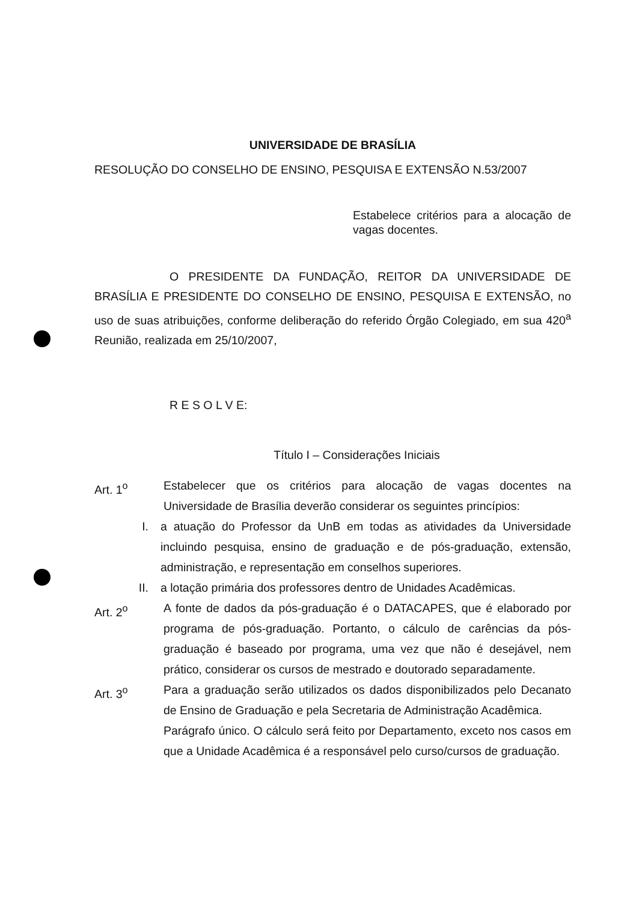UNIVERSIDADE DE BRASÍLIA
RESOLUÇÃO DO CONSELHO DE ENSINO, PESQUISA E EXTENSÃO N.53/2007
Estabelece critérios para a alocação de vagas docentes.
O PRESIDENTE DA FUNDAÇÃO, REITOR DA UNIVERSIDADE DE BRASÍLIA E PRESIDENTE DO CONSELHO DE ENSINO, PESQUISA E EXTENSÃO, no uso de suas atribuições, conforme deliberação do referido Órgão Colegiado, em sua 420<sup>a</sup> Reunião, realizada em 25/10/2007,
R E S O L V E:
Título I – Considerações Iniciais
Art. 1<sup>o</sup> Estabelecer que os critérios para alocação de vagas docentes na Universidade de Brasília deverão considerar os seguintes princípios:
I. a atuação do Professor da UnB em todas as atividades da Universidade incluindo pesquisa, ensino de graduação e de pós-graduação, extensão, administração, e representação em conselhos superiores.
II. a lotação primária dos professores dentro de Unidades Acadêmicas.
Art. 2<sup>o</sup> A fonte de dados da pós-graduação é o DATACAPES, que é elaborado por programa de pós-graduação. Portanto, o cálculo de carências da pós-graduação é baseado por programa, uma vez que não é desejável, nem prático, considerar os cursos de mestrado e doutorado separadamente.
Art. 3<sup>o</sup> Para a graduação serão utilizados os dados disponibilizados pelo Decanato de Ensino de Graduação e pela Secretaria de Administração Acadêmica.
Parágrafo único. O cálculo será feito por Departamento, exceto nos casos em que a Unidade Acadêmica é a responsável pelo curso/cursos de graduação.